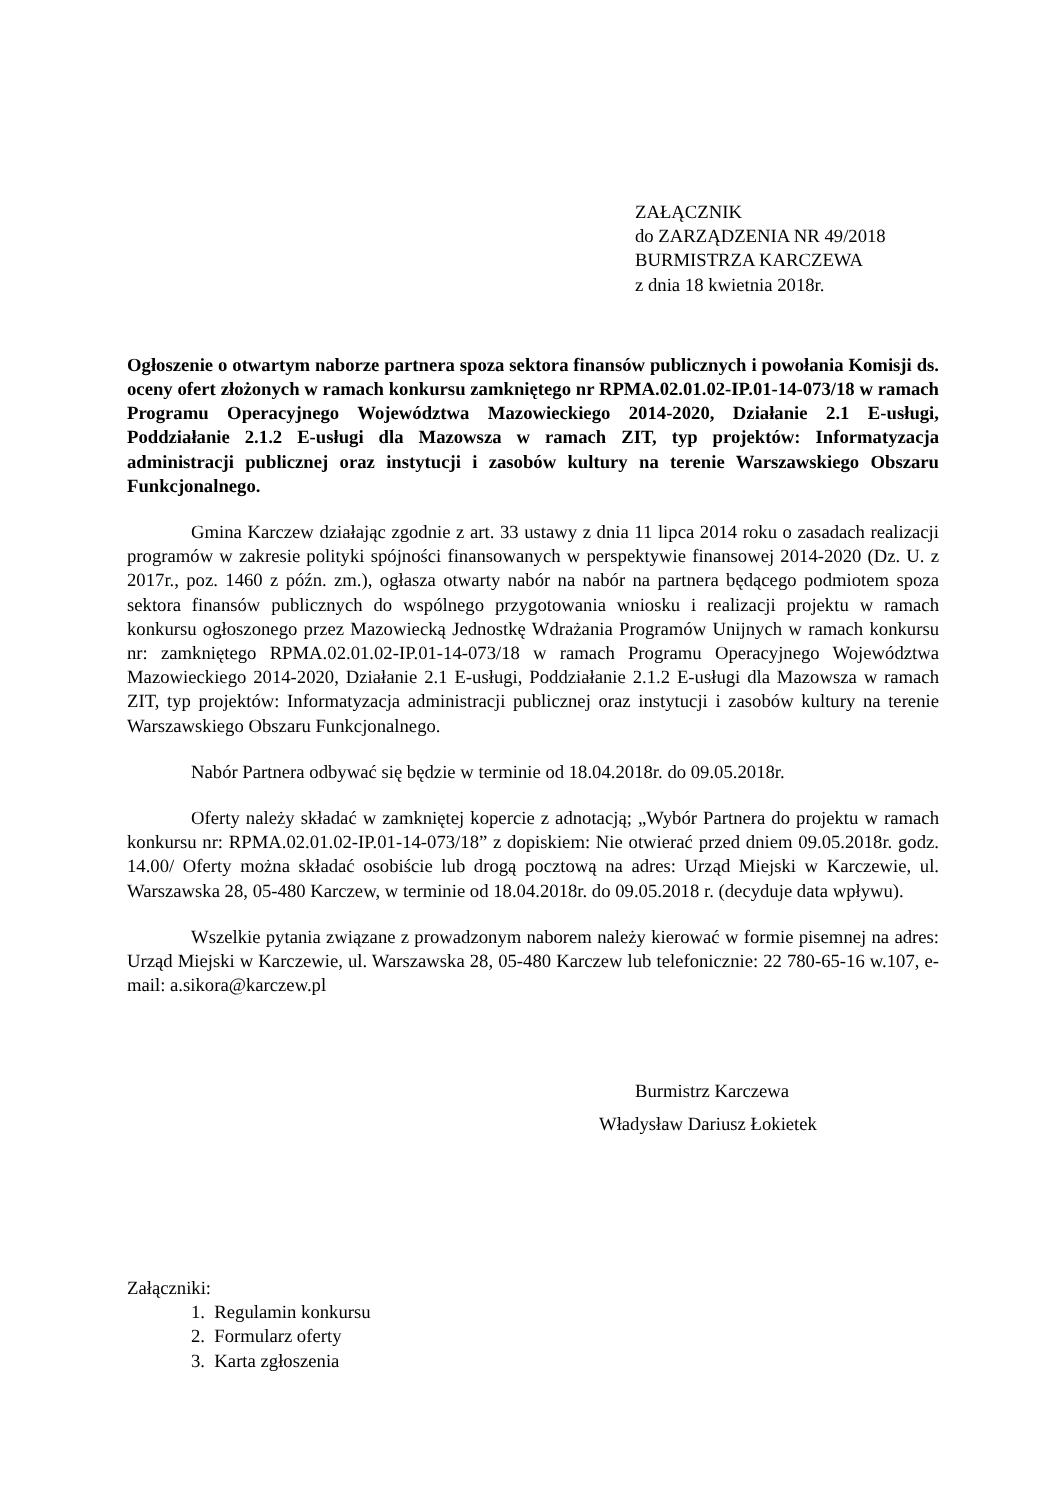ZAŁĄCZNIK
do ZARZĄDZENIA NR 49/2018
BURMISTRZA KARCZEWA
z dnia 18 kwietnia 2018r.
Ogłoszenie o otwartym naborze partnera spoza sektora finansów publicznych i powołania Komisji ds. oceny ofert złożonych w ramach konkursu zamkniętego nr RPMA.02.01.02-IP.01-14-073/18 w ramach Programu Operacyjnego Województwa Mazowieckiego 2014-2020, Działanie 2.1 E-usługi, Poddziałanie 2.1.2 E-usługi dla Mazowsza w ramach ZIT, typ projektów: Informatyzacja administracji publicznej oraz instytucji i zasobów kultury na terenie Warszawskiego Obszaru Funkcjonalnego.
Gmina Karczew działając zgodnie z art. 33 ustawy z dnia 11 lipca 2014 roku o zasadach realizacji programów w zakresie polityki spójności finansowanych w perspektywie finansowej 2014-2020 (Dz. U. z 2017r., poz. 1460 z późn. zm.), ogłasza otwarty nabór na nabór na partnera będącego podmiotem spoza sektora finansów publicznych do wspólnego przygotowania wniosku i realizacji projektu w ramach konkursu ogłoszonego przez Mazowiecką Jednostkę Wdrażania Programów Unijnych w ramach konkursu nr: zamkniętego RPMA.02.01.02-IP.01-14-073/18 w ramach Programu Operacyjnego Województwa Mazowieckiego 2014-2020, Działanie 2.1 E-usługi, Poddziałanie 2.1.2 E-usługi dla Mazowsza w ramach ZIT, typ projektów: Informatyzacja administracji publicznej oraz instytucji i zasobów kultury na terenie Warszawskiego Obszaru Funkcjonalnego.
Nabór Partnera odbywać się będzie w terminie od 18.04.2018r. do 09.05.2018r.
Oferty należy składać w zamkniętej kopercie z adnotacją; „Wybór Partnera do projektu w ramach konkursu nr: RPMA.02.01.02-IP.01-14-073/18” z dopiskiem: Nie otwierać przed dniem 09.05.2018r. godz. 14.00/ Oferty można składać osobiście lub drogą pocztową na adres: Urząd Miejski w Karczewie, ul. Warszawska 28, 05-480 Karczew, w terminie od 18.04.2018r. do 09.05.2018 r. (decyduje data wpływu).
Wszelkie pytania związane z prowadzonym naborem należy kierować w formie pisemnej na adres: Urząd Miejski w Karczewie, ul. Warszawska 28, 05-480 Karczew lub telefonicznie: 22 780-65-16 w.107, e-mail: a.sikora@karczew.pl
Burmistrz Karczewa
Władysław Dariusz Łokietek
Załączniki:
1. Regulamin konkursu
2. Formularz oferty
3. Karta zgłoszenia